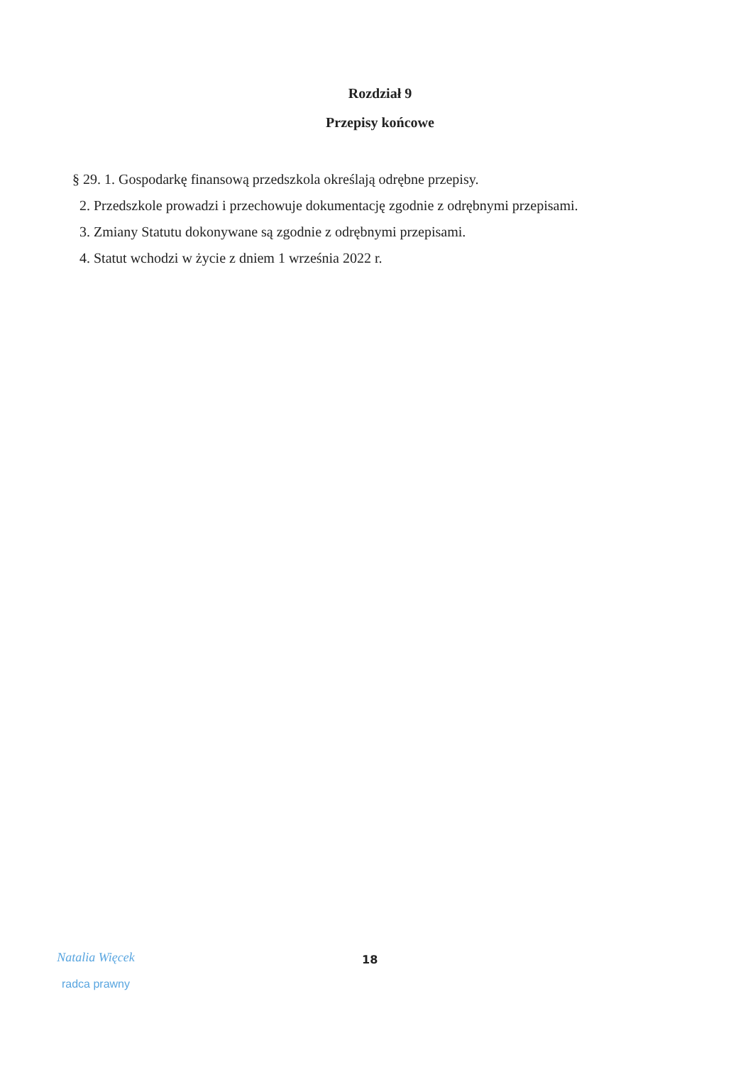Rozdział 9
Przepisy końcowe
§ 29. 1. Gospodarkę finansową przedszkola określają odrębne przepisy.
2. Przedszkole prowadzi i przechowuje dokumentację zgodnie z odrębnymi przepisami.
3. Zmiany Statutu dokonywane są zgodnie z odrębnymi przepisami.
4. Statut wchodzi w życie z dniem 1 września 2022 r.
Natalia Więcek
radca prawny
18